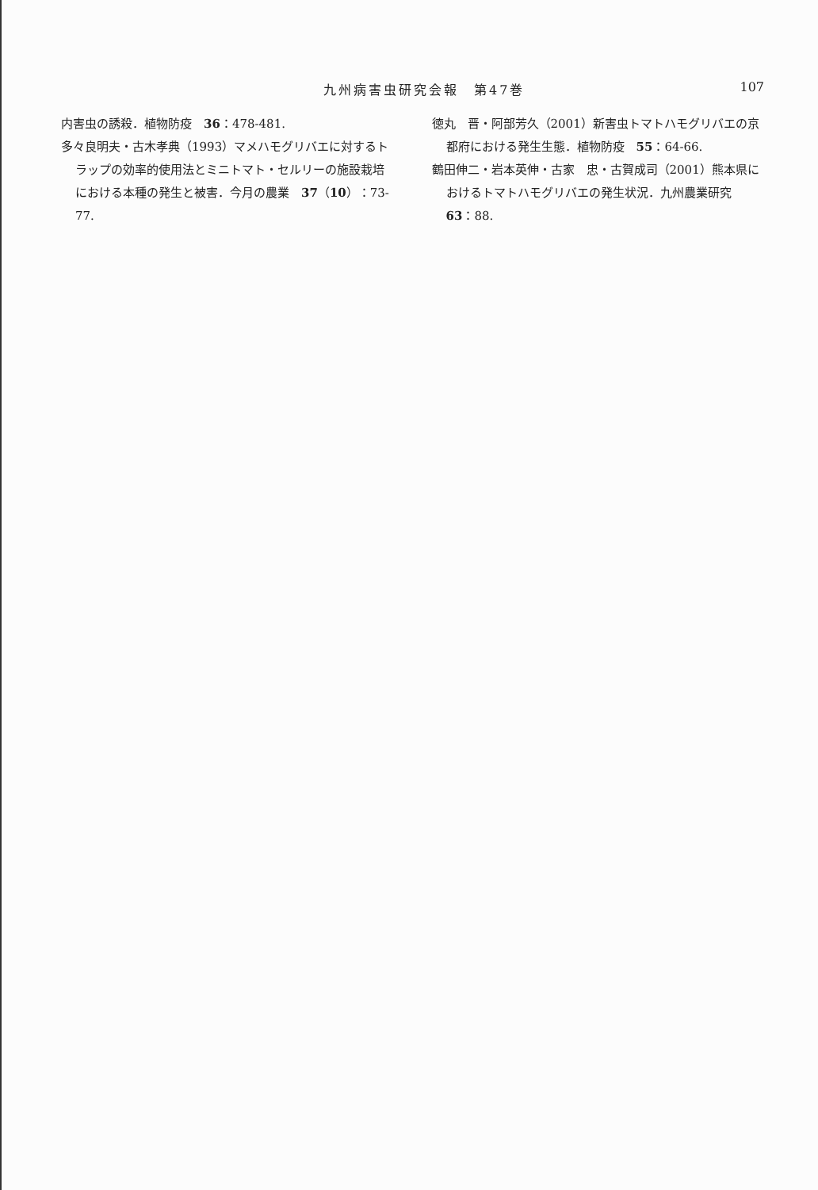九州病害虫研究会報　第47巻 107
内害虫の誘殺．植物防疫　36：478-481.
多々良明夫・古木孝典（1993）マメハモグリバエに対するトラップの効率的使用法とミニトマト・セルリーの施設栽培における本種の発生と被害．今月の農業　37（10）：73-77.
徳丸　晋・阿部芳久（2001）新害虫トマトハモグリバエの京都府における発生生態．植物防疫　55：64-66.
鶴田伸二・岩本英伸・古家　忠・古賀成司（2001）熊本県におけるトマトハモグリバエの発生状況．九州農業研究　63：88.